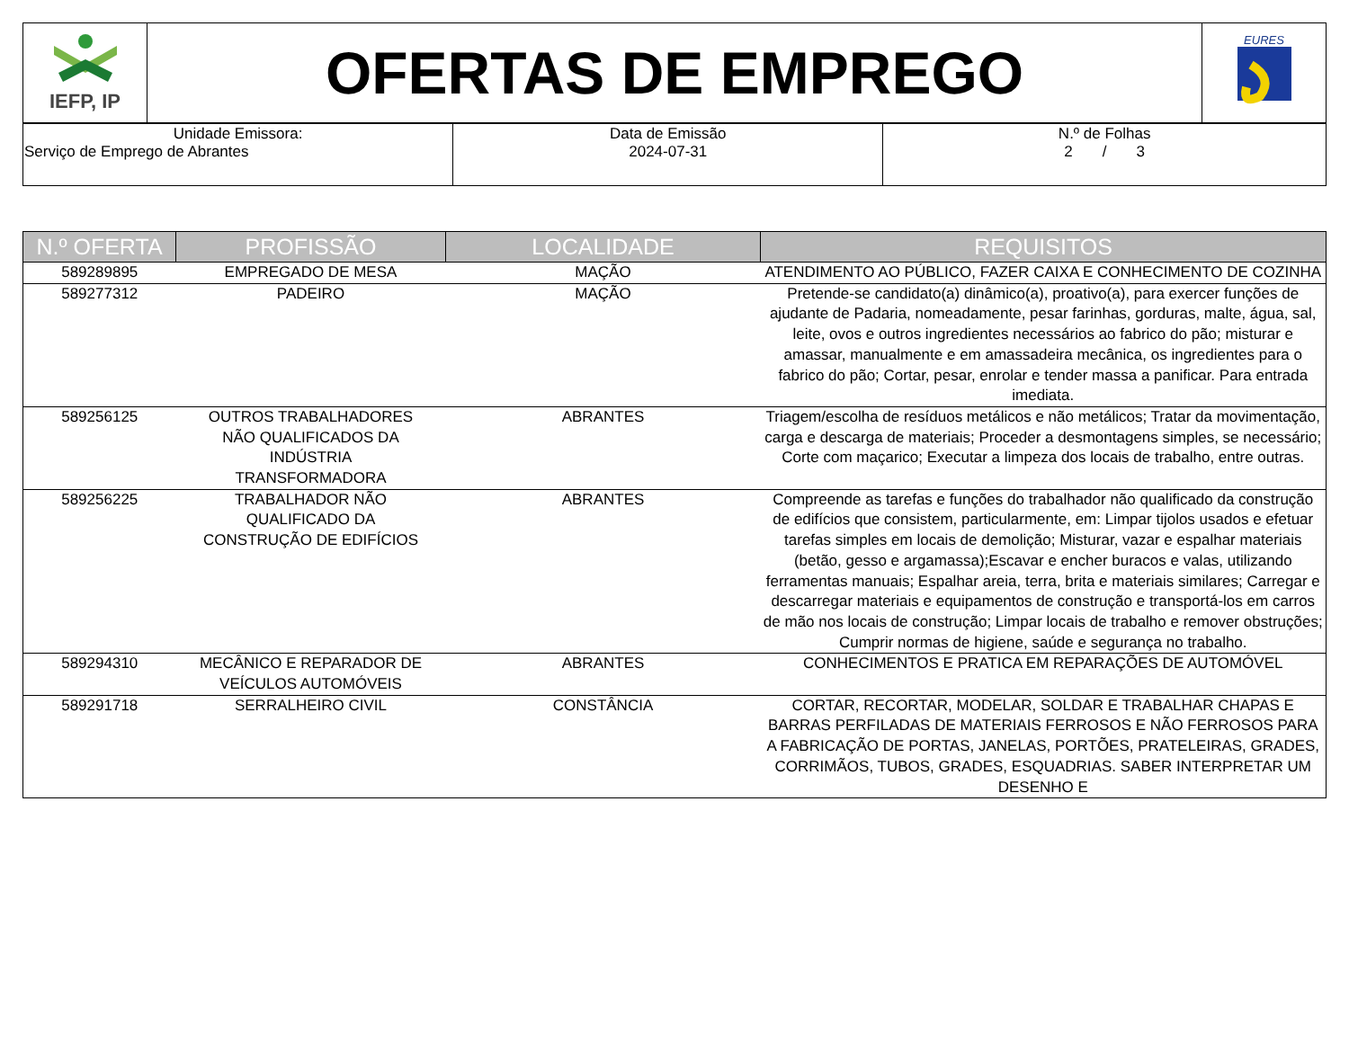| IEFP, IP | OFERTAS DE EMPREGO | EURES |
| Unidade Emissora: Serviço de Emprego de Abrantes | Data de Emissão 2024-07-31 | N.º de Folhas 2 / 3 |
| N.º OFERTA | PROFISSÃO | LOCALIDADE | REQUISITOS |
| --- | --- | --- | --- |
| 589289895 | EMPREGADO DE MESA | MAÇÃO | ATENDIMENTO AO PÚBLICO, FAZER CAIXA E CONHECIMENTO DE COZINHA |
| 589277312 | PADEIRO | MAÇÃO | Pretende-se candidato(a) dinâmico(a), proativo(a), para exercer funções de ajudante de Padaria, nomeadamente, pesar farinhas, gorduras, malte, água, sal, leite, ovos e outros ingredientes necessários ao fabrico do pão; misturar e amassar, manualmente e em amassadeira mecânica, os ingredientes para o fabrico do pão; Cortar, pesar, enrolar e tender massa a panificar. Para entrada imediata. |
| 589256125 | OUTROS TRABALHADORES NÃO QUALIFICADOS DA INDÚSTRIA TRANSFORMADORA | ABRANTES | Triagem/escolha de resíduos metálicos e não metálicos; Tratar da movimentação, carga e descarga de materiais; Proceder a desmontagens simples, se necessário; Corte com maçarico; Executar a limpeza dos locais de trabalho, entre outras. |
| 589256225 | TRABALHADOR NÃO QUALIFICADO DA CONSTRUÇÃO DE EDIFÍCIOS | ABRANTES | Compreende as tarefas e funções do trabalhador não qualificado da construção de edifícios que consistem, particularmente, em: Limpar tijolos usados e efetuar tarefas simples em locais de demolição; Misturar, vazar e espalhar materiais (betão, gesso e argamassa);Escavar e encher buracos e valas, utilizando ferramentas manuais; Espalhar areia, terra, brita e materiais similares; Carregar e descarregar materiais e equipamentos de construção e transportá-los em carros de mão nos locais de construção; Limpar locais de trabalho e remover obstruções; Cumprir normas de higiene, saúde e segurança no trabalho. |
| 589294310 | MECÂNICO E REPARADOR DE VEÍCULOS AUTOMÓVEIS | ABRANTES | CONHECIMENTOS E PRATICA EM REPARAÇÕES DE AUTOMÓVEL |
| 589291718 | SERRALHEIRO CIVIL | CONSTÂNCIA | CORTAR, RECORTAR, MODELAR, SOLDAR E TRABALHAR CHAPAS E BARRAS PERFILADAS DE MATERIAIS FERROSOS E NÃO FERROSOS PARA A FABRICAÇÃO DE PORTAS, JANELAS, PORTÕES, PRATELEIRAS, GRADES, CORRIMÃOS, TUBOS, GRADES, ESQUADRIAS. SABER INTERPRETAR UM DESENHO E |